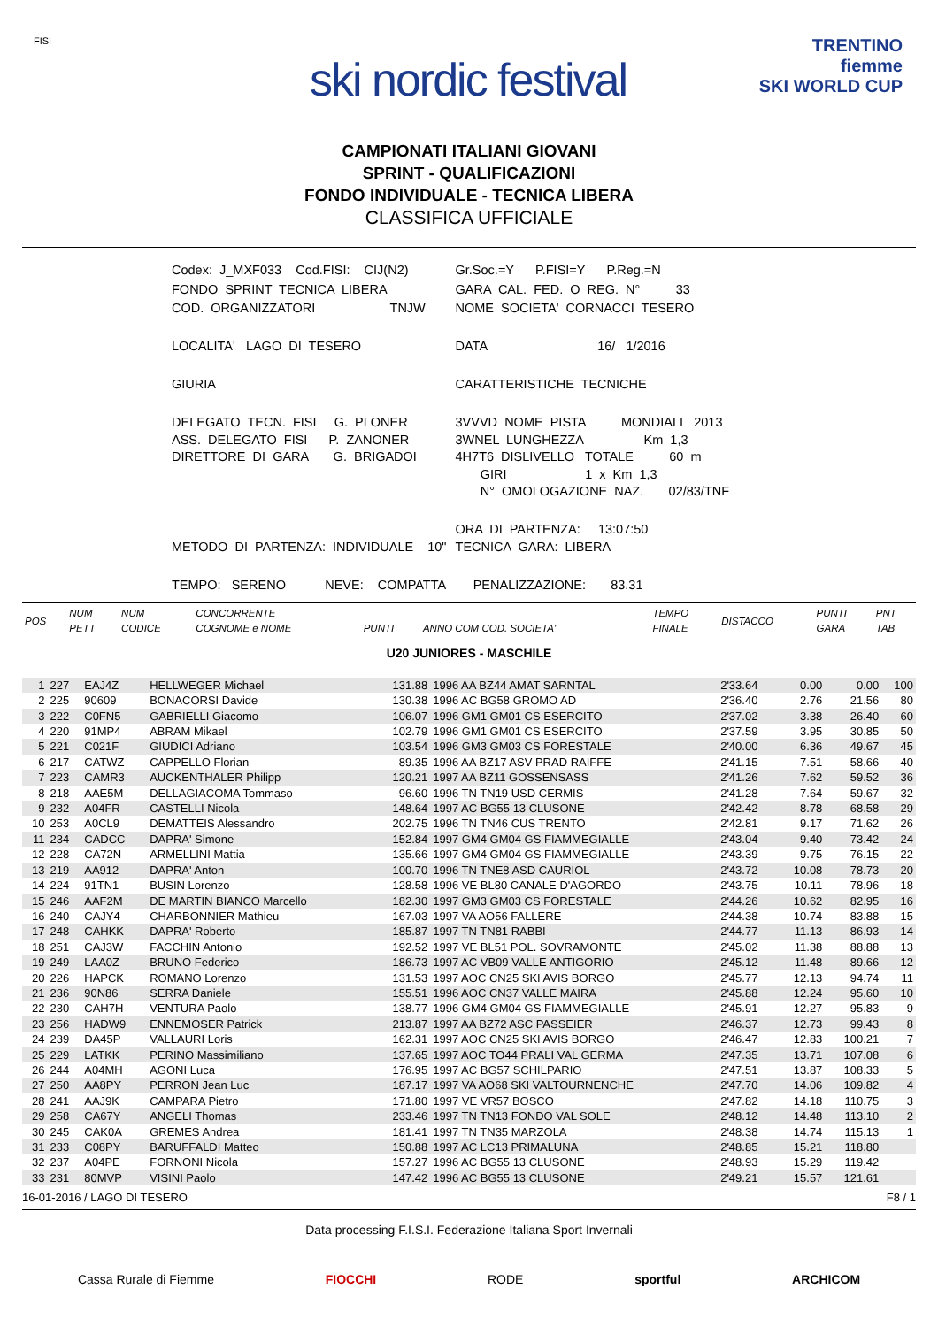FISI
ski nordic festival
TRENTINO
fiemme
SKI WORLD CUP
CAMPIONATI ITALIANI GIOVANI
SPRINT - QUALIFICAZIONI
FONDO INDIVIDUALE - TECNICA LIBERA
CLASSIFICA UFFICIALE
| Codex: J_MXF033 Cod.FISI: CIJ(N2) | Gr.Soc.=Y P.FISI=Y P.Reg.=N |
| FONDO SPRINT TECNICA LIBERA | GARA CAL. FED. O REG. N° 33 |
| COD. ORGANIZZATORI TNJW | NOME SOCIETA' CORNACCI TESERO |
| LOCALITA' LAGO DI TESERO | DATA 16/ 1/2016 |
| GIURIA | CARATTERISTICHE TECNICHE |
| DELEGATO TECN. FISI G. PLONER ASS. DELEGATO FISI P. ZANONER DIRETTORE DI GARA G. BRIGADOI | 3VVVD NOME PISTA MONDIALI 2013 3WNEL LUNGHEZZA Km 1,3 4H7T6 DISLIVELLO TOTALE 60 m GIRI 1 x Km 1,3 N° OMOLOGAZIONE NAZ. 02/83/TNF |
| METODO DI PARTENZA: INDIVIDUALE 10" | ORA DI PARTENZA: 13:07:50 TECNICA GARA: LIBERA |
| TEMPO: SERENO NEVE: COMPATTA | PENALIZZAZIONE: 83.31 |
| POS | NUM PETT | NUM CODICE | CONCORRENTE COGNOME e NOME | PUNTI | ANNO COM COD. SOCIETA' | TEMPO FINALE | DISTACCO | PUNTI GARA | PNT TAB |
U20 JUNIORES - MASCHILE
| 1 | 227 | EAJ4Z | HELLWEGER Michael | 131.88 | 1996 AA BZ44 AMAT SARNTAL | 2'33.64 | 0.00 | 0.00 | 100 |
| 2 | 225 | 90609 | BONACORSI Davide | 130.38 | 1996 AC BG58 GROMO AD | 2'36.40 | 2.76 | 21.56 | 80 |
| 3 | 222 | C0FN5 | GABRIELLI Giacomo | 106.07 | 1996 GM1 GM01 CS ESERCITO | 2'37.02 | 3.38 | 26.40 | 60 |
| 4 | 220 | 91MP4 | ABRAM Mikael | 102.79 | 1996 GM1 GM01 CS ESERCITO | 2'37.59 | 3.95 | 30.85 | 50 |
| 5 | 221 | C021F | GIUDICI Adriano | 103.54 | 1996 GM3 GM03 CS FORESTALE | 2'40.00 | 6.36 | 49.67 | 45 |
| 6 | 217 | CATWZ | CAPPELLO Florian | 89.35 | 1996 AA BZ17 ASV PRAD RAIFFE | 2'41.15 | 7.51 | 58.66 | 40 |
| 7 | 223 | CAMR3 | AUCKENTHALER Philipp | 120.21 | 1997 AA BZ11 GOSSENSASS | 2'41.26 | 7.62 | 59.52 | 36 |
| 8 | 218 | AAE5M | DELLAGIACOMA Tommaso | 96.60 | 1996 TN TN19 USD CERMIS | 2'41.28 | 7.64 | 59.67 | 32 |
| 9 | 232 | A04FR | CASTELLI Nicola | 148.64 | 1997 AC BG55 13 CLUSONE | 2'42.42 | 8.78 | 68.58 | 29 |
| 10 | 253 | A0CL9 | DEMATTEIS Alessandro | 202.75 | 1996 TN TN46 CUS TRENTO | 2'42.81 | 9.17 | 71.62 | 26 |
| 11 | 234 | CADCC | DAPRA' Simone | 152.84 | 1997 GM4 GM04 GS FIAMMEGIALLE | 2'43.04 | 9.40 | 73.42 | 24 |
| 12 | 228 | CA72N | ARMELLINI Mattia | 135.66 | 1997 GM4 GM04 GS FIAMMEGIALLE | 2'43.39 | 9.75 | 76.15 | 22 |
| 13 | 219 | AA912 | DAPRA' Anton | 100.70 | 1996 TN TNE8 ASD CAURIOL | 2'43.72 | 10.08 | 78.73 | 20 |
| 14 | 224 | 91TN1 | BUSIN Lorenzo | 128.58 | 1996 VE BL80 CANALE D'AGORDO | 2'43.75 | 10.11 | 78.96 | 18 |
| 15 | 246 | AAF2M | DE MARTIN BIANCO Marcello | 182.30 | 1997 GM3 GM03 CS FORESTALE | 2'44.26 | 10.62 | 82.95 | 16 |
| 16 | 240 | CAJY4 | CHARBONNIER Mathieu | 167.03 | 1997 VA AO56 FALLERE | 2'44.38 | 10.74 | 83.88 | 15 |
| 17 | 248 | CAHKK | DAPRA' Roberto | 185.87 | 1997 TN TN81 RABBI | 2'44.77 | 11.13 | 86.93 | 14 |
| 18 | 251 | CAJ3W | FACCHIN Antonio | 192.52 | 1997 VE BL51 POL. SOVRAMONTE | 2'45.02 | 11.38 | 88.88 | 13 |
| 19 | 249 | LAA0Z | BRUNO Federico | 186.73 | 1997 AC VB09 VALLE ANTIGORIO | 2'45.12 | 11.48 | 89.66 | 12 |
| 20 | 226 | HAPCK | ROMANO Lorenzo | 131.53 | 1997 AOC CN25 SKI AVIS BORGO | 2'45.77 | 12.13 | 94.74 | 11 |
| 21 | 236 | 90N86 | SERRA Daniele | 155.51 | 1996 AOC CN37 VALLE MAIRA | 2'45.88 | 12.24 | 95.60 | 10 |
| 22 | 230 | CAH7H | VENTURA Paolo | 138.77 | 1996 GM4 GM04 GS FIAMMEGIALLE | 2'45.91 | 12.27 | 95.83 | 9 |
| 23 | 256 | HADW9 | ENNEMOSER Patrick | 213.87 | 1997 AA BZ72 ASC PASSEIER | 2'46.37 | 12.73 | 99.43 | 8 |
| 24 | 239 | DA45P | VALLAURI Loris | 162.31 | 1997 AOC CN25 SKI AVIS BORGO | 2'46.47 | 12.83 | 100.21 | 7 |
| 25 | 229 | LATKK | PERINO Massimiliano | 137.65 | 1997 AOC TO44 PRALI VAL GERMA | 2'47.35 | 13.71 | 107.08 | 6 |
| 26 | 244 | A04MH | AGONI Luca | 176.95 | 1997 AC BG57 SCHILPARIO | 2'47.51 | 13.87 | 108.33 | 5 |
| 27 | 250 | AA8PY | PERRON Jean Luc | 187.17 | 1997 VA AO68 SKI VALTOURNENCHE | 2'47.70 | 14.06 | 109.82 | 4 |
| 28 | 241 | AAJ9K | CAMPARA Pietro | 171.80 | 1997 VE VR57 BOSCO | 2'47.82 | 14.18 | 110.75 | 3 |
| 29 | 258 | CA67Y | ANGELI Thomas | 233.46 | 1997 TN TN13 FONDO VAL SOLE | 2'48.12 | 14.48 | 113.10 | 2 |
| 30 | 245 | CAK0A | GREMES Andrea | 181.41 | 1997 TN TN35 MARZOLA | 2'48.38 | 14.74 | 115.13 | 1 |
| 31 | 233 | C08PY | BARUFFALDI Matteo | 150.88 | 1997 AC LC13 PRIMALUNA | 2'48.85 | 15.21 | 118.80 | |
| 32 | 237 | A04PE | FORNONI Nicola | 157.27 | 1996 AC BG55 13 CLUSONE | 2'48.93 | 15.29 | 119.42 | |
| 33 | 231 | 80MVP | VISINI Paolo | 147.42 | 1996 AC BG55 13 CLUSONE | 2'49.21 | 15.57 | 121.61 | |
16-01-2016 / LAGO DI TESERO F8 / 1
Data processing F.I.S.I. Federazione Italiana Sport Invernali
Cassa Rurale di Fiemme FIOCCHI RODE sportful ARCHICOM